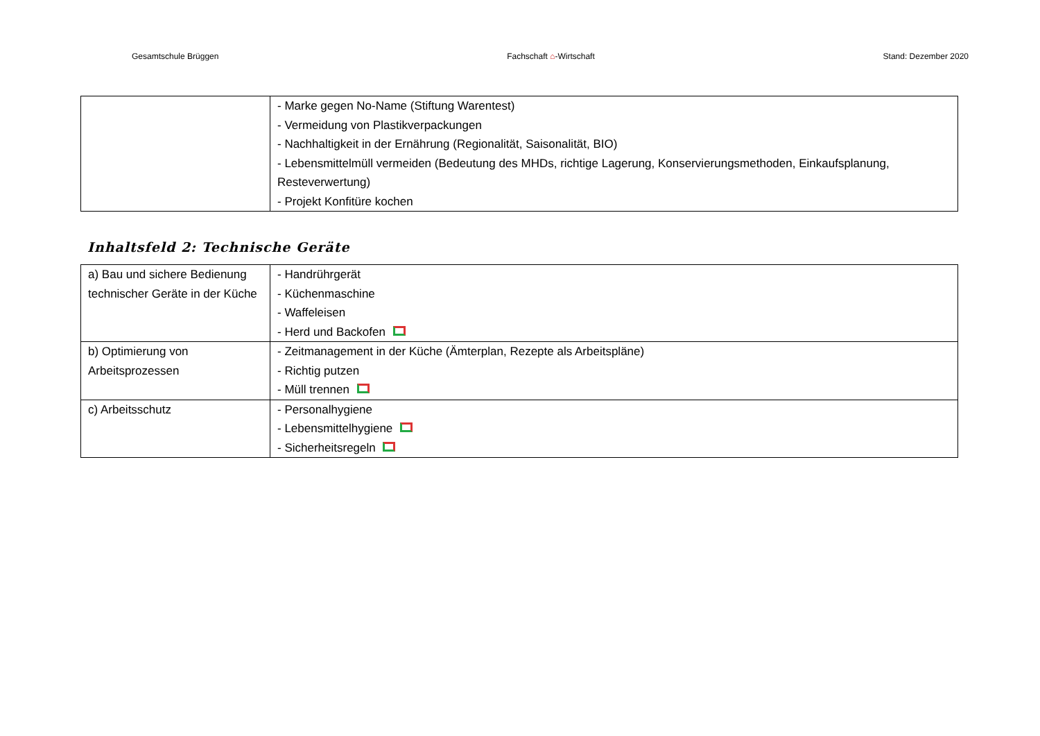Gesamtschule Brüggen Fachschaft ⌂-Wirtschaft Stand: Dezember 2020
| | - Marke gegen No-Name (Stiftung Warentest) - Vermeidung von Plastikverpackungen - Nachhaltigkeit in der Ernährung (Regionalität, Saisonalität, BIO) - Lebensmittelmüll vermeiden (Bedeutung des MHDs, richtige Lagerung, Konservierungsmethoden, Einkaufsplanung, Resteverwertung) - Projekt Konfitüre kochen |
Inhaltsfeld 2: Technische Geräte
| a) Bau und sichere Bedienung technischer Geräte in der Küche | - Handrührgerät - Küchenmaschine - Waffeleisen - Herd und Backofen |
| b) Optimierung von Arbeitsprozessen | - Zeitmanagement in der Küche (Ämterplan, Rezepte als Arbeitspläne) - Richtig putzen - Müll trennen |
| c) Arbeitsschutz | - Personalhygiene - Lebensmittelhygiene - Sicherheitsregeln |